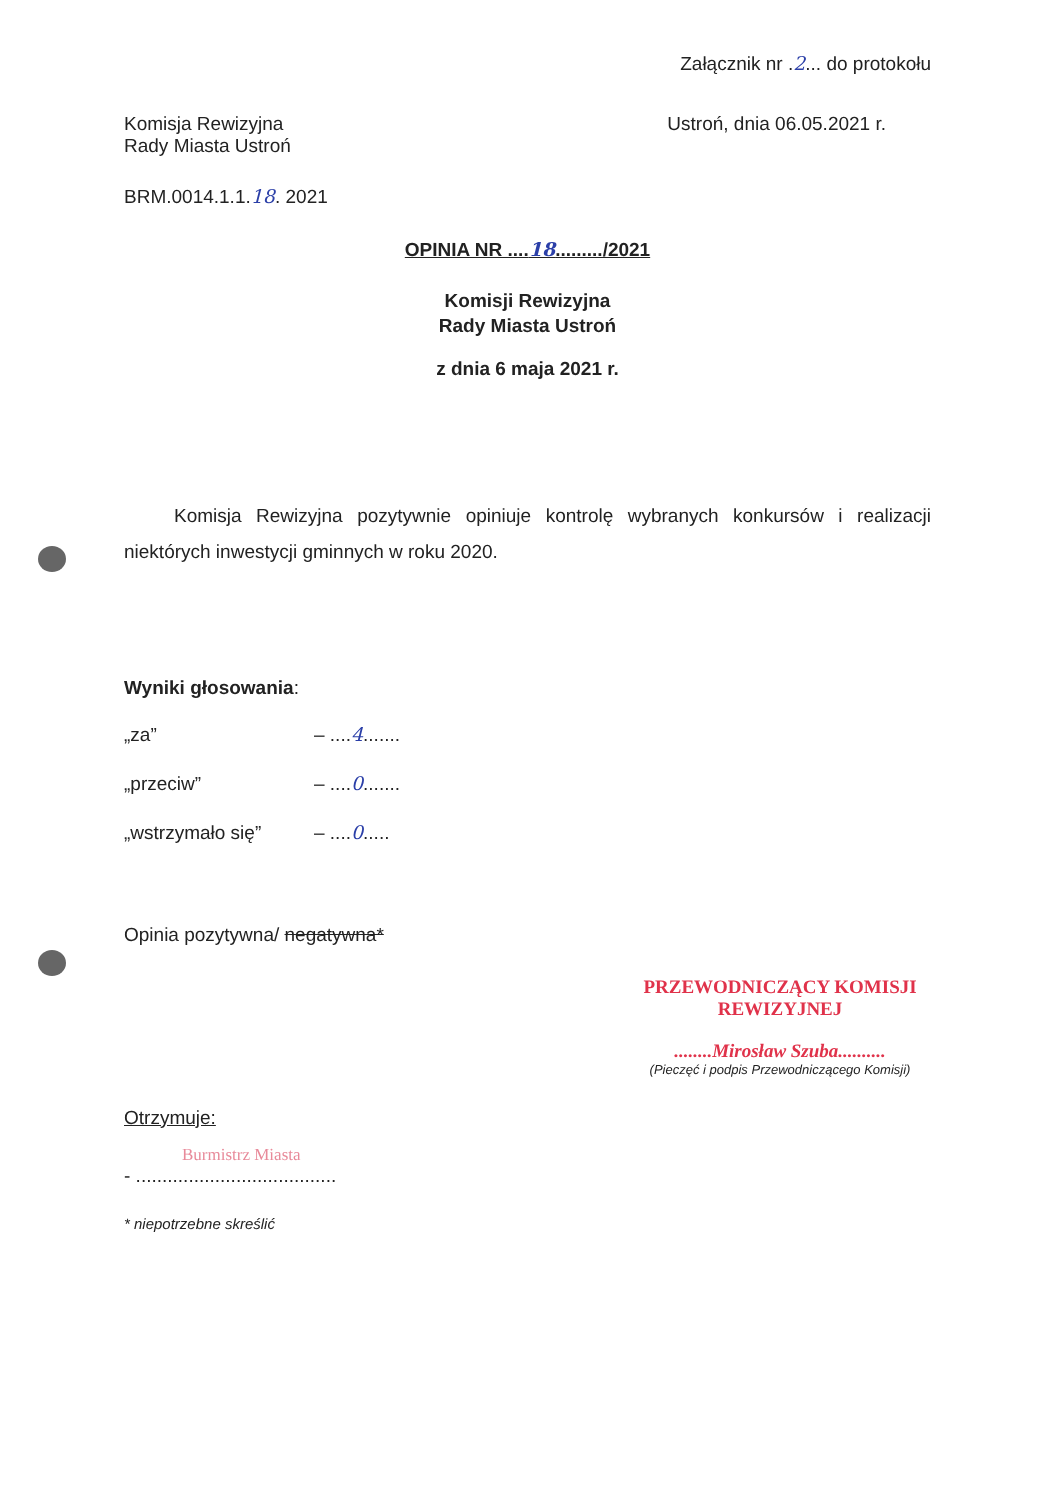Załącznik nr .2... do protokołu
Komisja Rewizyjna
Rady Miasta Ustroń
Ustroń, dnia 06.05.2021 r.
BRM.0014.1.1.18. 2021
OPINIA NR ....18........./2021
Komisji Rewizyjna
Rady Miasta Ustroń
z dnia 6 maja 2021 r.
Komisja Rewizyjna pozytywnie opiniuje kontrolę wybranych konkursów i realizacji niektórych inwestycji gminnych w roku 2020.
Wyniki głosowania:
„za” – ....4.......
„przeciw” – ....0.......
„wstrzymało się” – ....0.....
Opinia pozytywna/ negatywna*
PRZEWODNICZĄCY KOMISJI
REWIZYJNEJ
........Mirosław Szuba..........
(Pieczęć i podpis Przewodniczącego Komisji)
Otrzymuje:
Burmistrz Miasta
- ......................................
* niepotrzebne skreślić